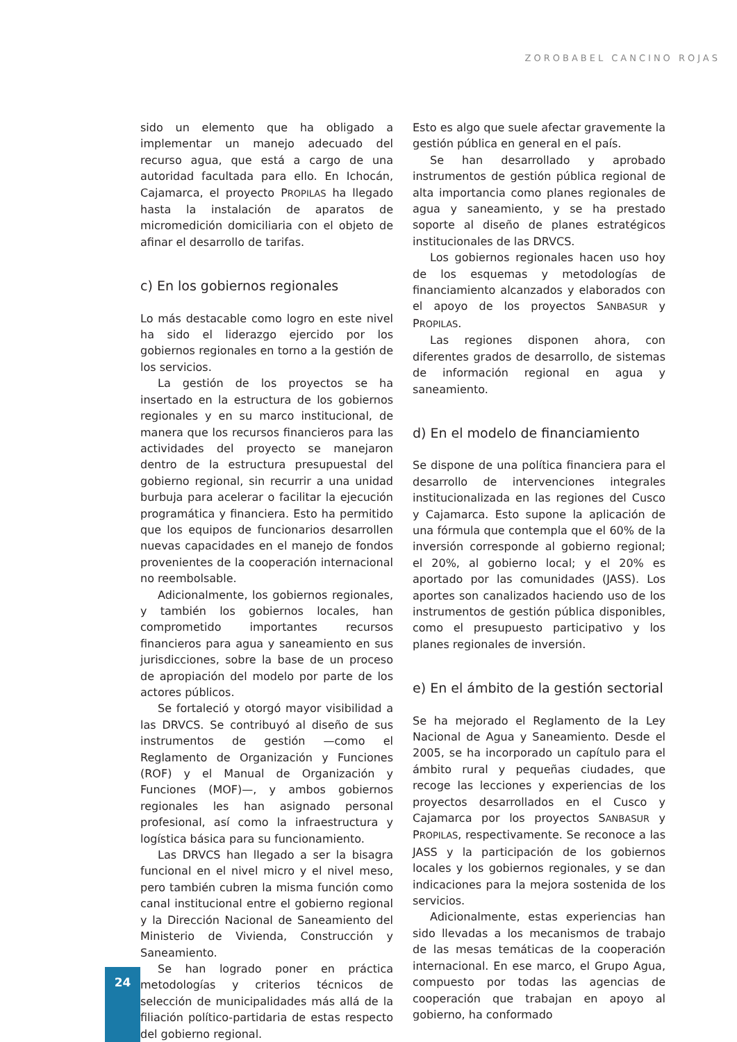ZOROBABEL CANCINO ROJAS
sido un elemento que ha obligado a implementar un manejo adecuado del recurso agua, que está a cargo de una autoridad facultada para ello. En Ichocán, Cajamarca, el proyecto PROPILAS ha llegado hasta la instalación de aparatos de micromedición domiciliaria con el objeto de afinar el desarrollo de tarifas.
c) En los gobiernos regionales
Lo más destacable como logro en este nivel ha sido el liderazgo ejercido por los gobiernos regionales en torno a la gestión de los servicios.
La gestión de los proyectos se ha insertado en la estructura de los gobiernos regionales y en su marco institucional, de manera que los recursos financieros para las actividades del proyecto se manejaron dentro de la estructura presupuestal del gobierno regional, sin recurrir a una unidad burbuja para acelerar o facilitar la ejecución programática y financiera. Esto ha permitido que los equipos de funcionarios desarrollen nuevas capacidades en el manejo de fondos provenientes de la cooperación internacional no reembolsable.
Adicionalmente, los gobiernos regionales, y también los gobiernos locales, han comprometido importantes recursos financieros para agua y saneamiento en sus jurisdicciones, sobre la base de un proceso de apropiación del modelo por parte de los actores públicos.
Se fortaleció y otorgó mayor visibilidad a las DRVCS. Se contribuyó al diseño de sus instrumentos de gestión —como el Reglamento de Organización y Funciones (ROF) y el Manual de Organización y Funciones (MOF)—, y ambos gobiernos regionales les han asignado personal profesional, así como la infraestructura y logística básica para su funcionamiento.
Las DRVCS han llegado a ser la bisagra funcional en el nivel micro y el nivel meso, pero también cubren la misma función como canal institucional entre el gobierno regional y la Dirección Nacional de Saneamiento del Ministerio de Vivienda, Construcción y Saneamiento.
Se han logrado poner en práctica metodologías y criterios técnicos de selección de municipalidades más allá de la filiación político-partidaria de estas respecto del gobierno regional.
Esto es algo que suele afectar gravemente la gestión pública en general en el país.
Se han desarrollado y aprobado instrumentos de gestión pública regional de alta importancia como planes regionales de agua y saneamiento, y se ha prestado soporte al diseño de planes estratégicos institucionales de las DRVCS.
Los gobiernos regionales hacen uso hoy de los esquemas y metodologías de financiamiento alcanzados y elaborados con el apoyo de los proyectos SANBASUR y PROPILAS.
Las regiones disponen ahora, con diferentes grados de desarrollo, de sistemas de información regional en agua y saneamiento.
d) En el modelo de financiamiento
Se dispone de una política financiera para el desarrollo de intervenciones integrales institucionalizada en las regiones del Cusco y Cajamarca. Esto supone la aplicación de una fórmula que contempla que el 60% de la inversión corresponde al gobierno regional; el 20%, al gobierno local; y el 20% es aportado por las comunidades (JASS). Los aportes son canalizados haciendo uso de los instrumentos de gestión pública disponibles, como el presupuesto participativo y los planes regionales de inversión.
e) En el ámbito de la gestión sectorial
Se ha mejorado el Reglamento de la Ley Nacional de Agua y Saneamiento. Desde el 2005, se ha incorporado un capítulo para el ámbito rural y pequeñas ciudades, que recoge las lecciones y experiencias de los proyectos desarrollados en el Cusco y Cajamarca por los proyectos SANBASUR y PROPILAS, respectivamente. Se reconoce a las JASS y la participación de los gobiernos locales y los gobiernos regionales, y se dan indicaciones para la mejora sostenida de los servicios.
Adicionalmente, estas experiencias han sido llevadas a los mecanismos de trabajo de las mesas temáticas de la cooperación internacional. En ese marco, el Grupo Agua, compuesto por todas las agencias de cooperación que trabajan en apoyo al gobierno, ha conformado
24